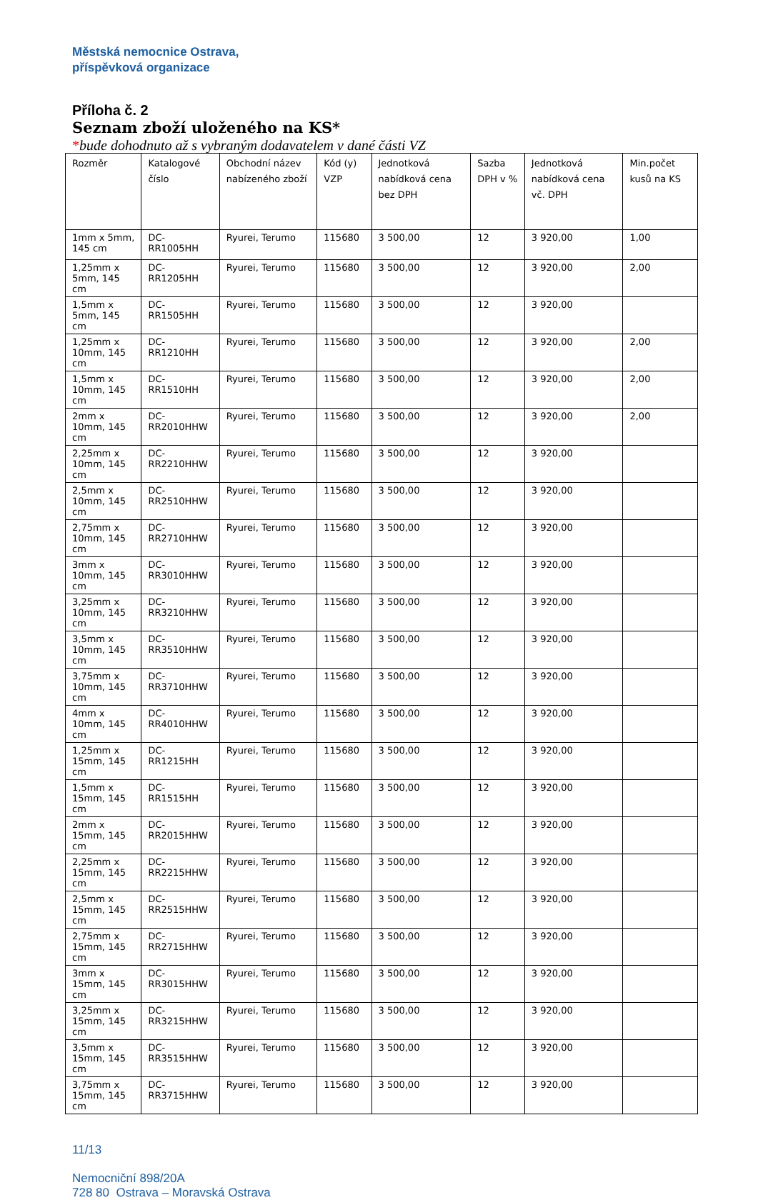Městská nemocnice Ostrava,
příspěvková organizace
Příloha č. 2
Seznam zboží uloženého na KS*
*bude dohodnuto až s vybraným dodavatelem v dané části VZ
| Rozměr | Katalogové číslo | Obchodní název nabízeného zboží | Kód (y) VZP | Jednotková nabídková cena bez DPH | Sazba DPH v % | Jednotková nabídková cena vč. DPH | Min.počet kusů na KS |
| --- | --- | --- | --- | --- | --- | --- | --- |
| 1mm x 5mm, 145 cm | DC-RR1005HH | Ryurei, Terumo | 115680 | 3 500,00 | 12 | 3 920,00 | 1,00 |
| 1,25mm x 5mm, 145 cm | DC-RR1205HH | Ryurei, Terumo | 115680 | 3 500,00 | 12 | 3 920,00 | 2,00 |
| 1,5mm x 5mm, 145 cm | DC-RR1505HH | Ryurei, Terumo | 115680 | 3 500,00 | 12 | 3 920,00 | |
| 1,25mm x 10mm, 145 cm | DC-RR1210HH | Ryurei, Terumo | 115680 | 3 500,00 | 12 | 3 920,00 | 2,00 |
| 1,5mm x 10mm, 145 cm | DC-RR1510HH | Ryurei, Terumo | 115680 | 3 500,00 | 12 | 3 920,00 | 2,00 |
| 2mm x 10mm, 145 cm | DC-RR2010HHW | Ryurei, Terumo | 115680 | 3 500,00 | 12 | 3 920,00 | 2,00 |
| 2,25mm x 10mm, 145 cm | DC-RR2210HHW | Ryurei, Terumo | 115680 | 3 500,00 | 12 | 3 920,00 | |
| 2,5mm x 10mm, 145 cm | DC-RR2510HHW | Ryurei, Terumo | 115680 | 3 500,00 | 12 | 3 920,00 | |
| 2,75mm x 10mm, 145 cm | DC-RR2710HHW | Ryurei, Terumo | 115680 | 3 500,00 | 12 | 3 920,00 | |
| 3mm x 10mm, 145 cm | DC-RR3010HHW | Ryurei, Terumo | 115680 | 3 500,00 | 12 | 3 920,00 | |
| 3,25mm x 10mm, 145 cm | DC-RR3210HHW | Ryurei, Terumo | 115680 | 3 500,00 | 12 | 3 920,00 | |
| 3,5mm x 10mm, 145 cm | DC-RR3510HHW | Ryurei, Terumo | 115680 | 3 500,00 | 12 | 3 920,00 | |
| 3,75mm x 10mm, 145 cm | DC-RR3710HHW | Ryurei, Terumo | 115680 | 3 500,00 | 12 | 3 920,00 | |
| 4mm x 10mm, 145 cm | DC-RR4010HHW | Ryurei, Terumo | 115680 | 3 500,00 | 12 | 3 920,00 | |
| 1,25mm x 15mm, 145 cm | DC-RR1215HH | Ryurei, Terumo | 115680 | 3 500,00 | 12 | 3 920,00 | |
| 1,5mm x 15mm, 145 cm | DC-RR1515HH | Ryurei, Terumo | 115680 | 3 500,00 | 12 | 3 920,00 | |
| 2mm x 15mm, 145 cm | DC-RR2015HHW | Ryurei, Terumo | 115680 | 3 500,00 | 12 | 3 920,00 | |
| 2,25mm x 15mm, 145 cm | DC-RR2215HHW | Ryurei, Terumo | 115680 | 3 500,00 | 12 | 3 920,00 | |
| 2,5mm x 15mm, 145 cm | DC-RR2515HHW | Ryurei, Terumo | 115680 | 3 500,00 | 12 | 3 920,00 | |
| 2,75mm x 15mm, 145 cm | DC-RR2715HHW | Ryurei, Terumo | 115680 | 3 500,00 | 12 | 3 920,00 | |
| 3mm x 15mm, 145 cm | DC-RR3015HHW | Ryurei, Terumo | 115680 | 3 500,00 | 12 | 3 920,00 | |
| 3,25mm x 15mm, 145 cm | DC-RR3215HHW | Ryurei, Terumo | 115680 | 3 500,00 | 12 | 3 920,00 | |
| 3,5mm x 15mm, 145 cm | DC-RR3515HHW | Ryurei, Terumo | 115680 | 3 500,00 | 12 | 3 920,00 | |
| 3,75mm x 15mm, 145 cm | DC-RR3715HHW | Ryurei, Terumo | 115680 | 3 500,00 | 12 | 3 920,00 | |
11/13
Nemocniční 898/20A
728 80 Ostrava – Moravská Ostrava